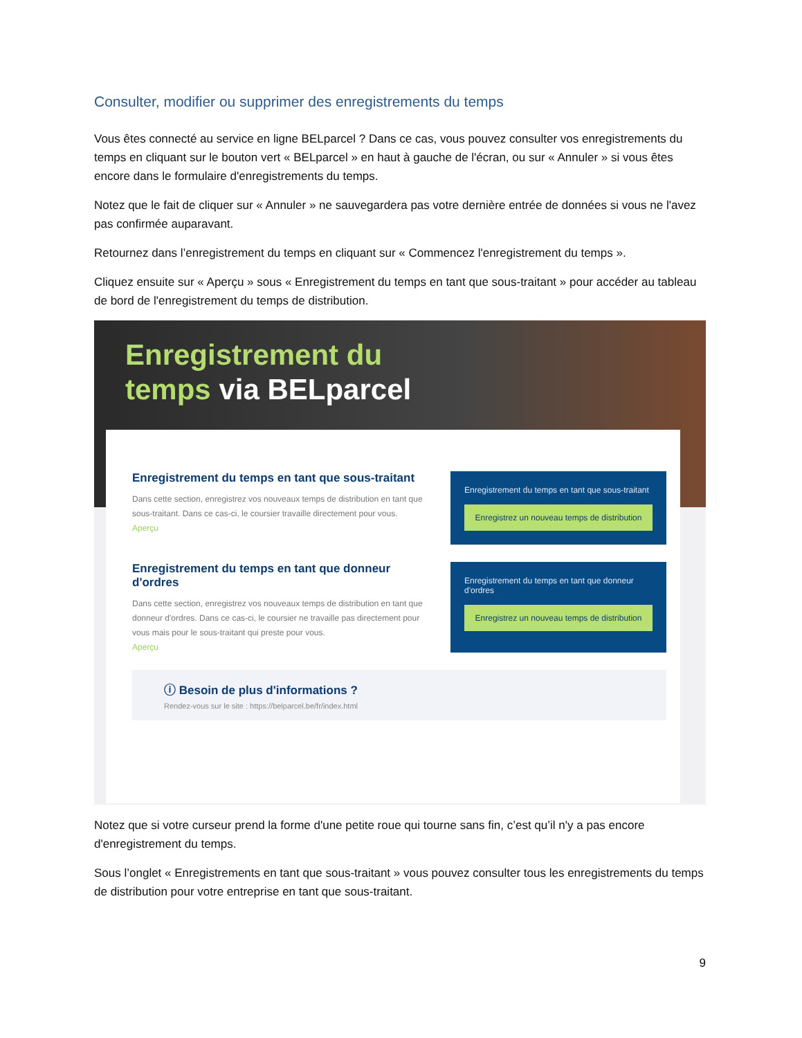Consulter, modifier ou supprimer des enregistrements du temps
Vous êtes connecté au service en ligne BELparcel ? Dans ce cas, vous pouvez consulter vos enregistrements du temps en cliquant sur le bouton vert « BELparcel » en haut à gauche de l'écran, ou sur « Annuler » si vous êtes encore dans le formulaire d'enregistrements du temps.
Notez que le fait de cliquer sur « Annuler » ne sauvegardera pas votre dernière entrée de données si vous ne l'avez pas confirmée auparavant.
Retournez dans l’enregistrement du temps en cliquant sur « Commencez l'enregistrement du temps ».
Cliquez ensuite sur « Aperçu » sous « Enregistrement du temps en tant que sous-traitant » pour accéder au tableau de bord de l'enregistrement du temps de distribution.
Enregistrement du
temps via BELparcel
Enregistrement du temps en tant que sous-traitant
Dans cette section, enregistrez vos nouveaux temps de distribution en tant que sous-traitant. Dans ce cas-ci, le coursier travaille directement pour vous.
Aperçu
Enregistrement du temps en tant que sous-traitant
Enregistrez un nouveau temps de distribution
Enregistrement du temps en tant que donneur d'ordres
Dans cette section, enregistrez vos nouveaux temps de distribution en tant que donneur d'ordres. Dans ce cas-ci, le coursier ne travaille pas directement pour vous mais pour le sous-traitant qui preste pour vous.
Aperçu
Enregistrement du temps en tant que donneur d'ordres
Enregistrez un nouveau temps de distribution
ⓘ Besoin de plus d'informations ?
Rendez-vous sur le site : https://belparcel.be/fr/index.html
Notez que si votre curseur prend la forme d'une petite roue qui tourne sans fin, c’est qu’il n'y a pas encore d'enregistrement du temps.
Sous l’onglet « Enregistrements en tant que sous-traitant » vous pouvez consulter tous les enregistrements du temps de distribution pour votre entreprise en tant que sous-traitant.
9